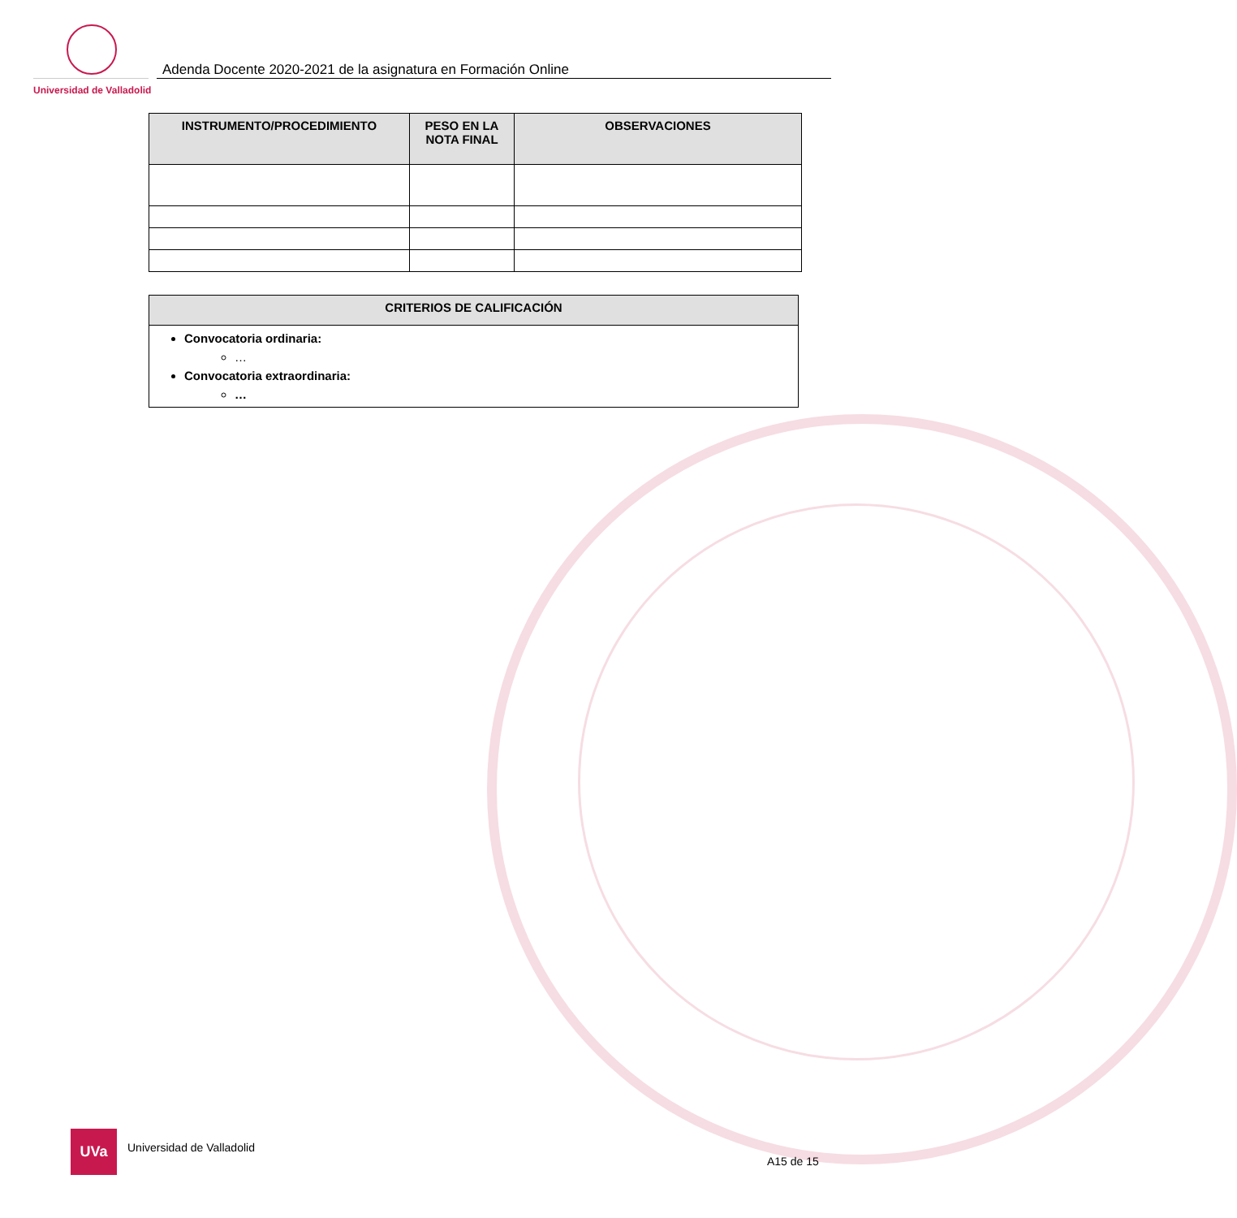Universidad de Valladolid
Adenda Docente 2020-2021 de la asignatura en Formación Online
| INSTRUMENTO/PROCEDIMIENTO | PESO EN LA NOTA FINAL | OBSERVACIONES |
| --- | --- | --- |
| CRITERIOS DE CALIFICACIÓN |
| --- |
| Convocatoria ordinaria: … Convocatoria extraordinaria: … |
UVa
Universidad de Valladolid
A15 de 15